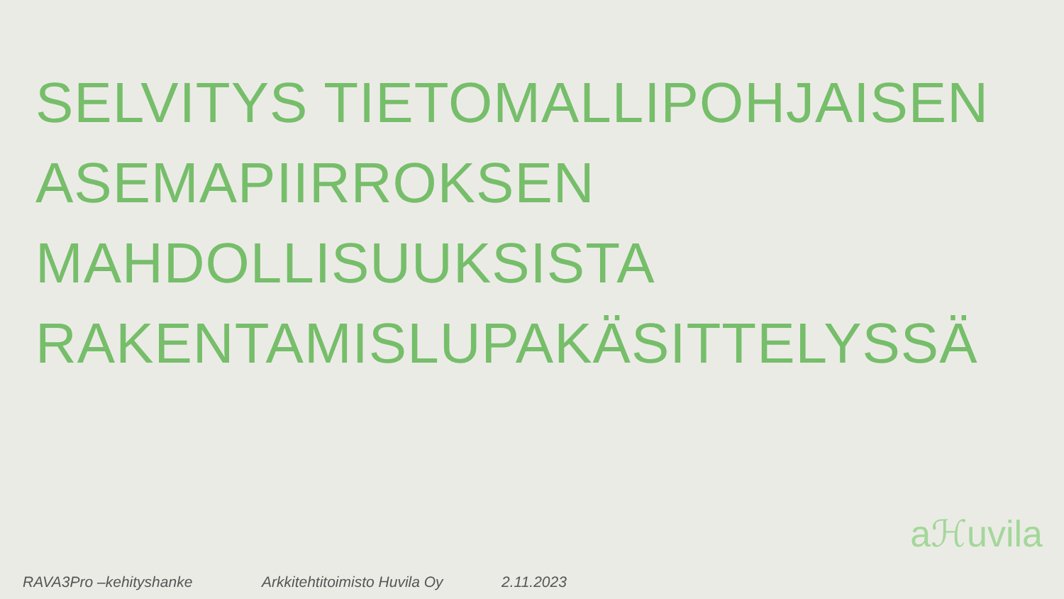SELVITYS TIETOMALLIPOHJAISEN
ASEMAPIIRROKSEN
MAHDOLLISUUKSISTA
RAKENTAMISLUPAKÄSITTELYSSÄ
RAVA3Pro –kehityshanke Arkkitehtitoimisto Huvila Oy 2.11.2023
aℋuvila